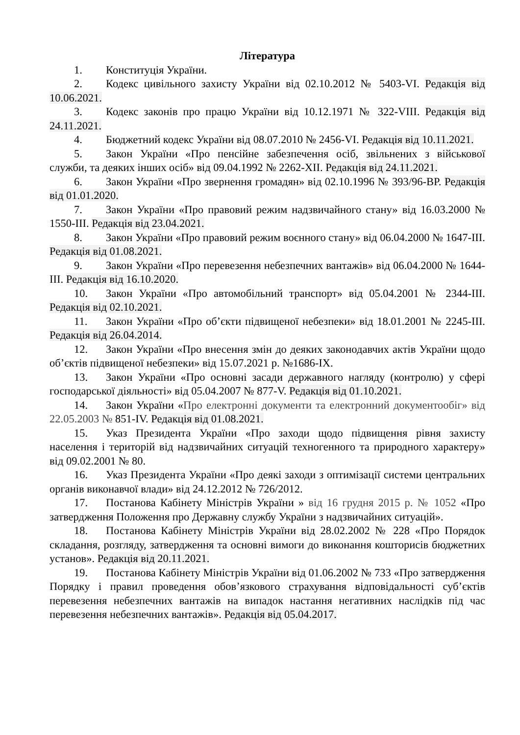Література
1. Конституція України.
2. Кодекс цивільного захисту України від 02.10.2012 № 5403-VI. Редакція від 10.06.2021.
3. Кодекс законів про працю України від 10.12.1971 № 322-VIII. Редакція від 24.11.2021.
4. Бюджетний кодекс України від 08.07.2010 № 2456-VI. Редакція від 10.11.2021.
5. Закон України «Про пенсійне забезпечення осіб, звільнених з військової служби, та деяких інших осіб» від 09.04.1992 № 2262-XII. Редакція від 24.11.2021.
6. Закон України «Про звернення громадян» від 02.10.1996 № 393/96-ВР. Редакція від 01.01.2020.
7. Закон України «Про правовий режим надзвичайного стану» від 16.03.2000 № 1550-III. Редакція від 23.04.2021.
8. Закон України «Про правовий режим воєнного стану» від 06.04.2000 № 1647-III. Редакція від 01.08.2021.
9. Закон України «Про перевезення небезпечних вантажів» від 06.04.2000 № 1644-III. Редакція від 16.10.2020.
10. Закон України «Про автомобільний транспорт» від 05.04.2001 № 2344-III. Редакція від 02.10.2021.
11. Закон України «Про об’єкти підвищеної небезпеки» від 18.01.2001 № 2245-III. Редакція від 26.04.2014.
12. Закон України «Про внесення змін до деяких законодавчих актів України щодо об’єктів підвищеної небезпеки» від 15.07.2021 р. №1686-IX.
13. Закон України «Про основні засади державного нагляду (контролю) у сфері господарської діяльності» від 05.04.2007 № 877-V. Редакція від 01.10.2021.
14. Закон України «Про електронні документи та електронний документообіг» від 22.05.2003 № 851-IV. Редакція від 01.08.2021.
15. Указ Президента України «Про заходи щодо підвищення рівня захисту населення і територій від надзвичайних ситуацій техногенного та природного характеру» від 09.02.2001 № 80.
16. Указ Президента України «Про деякі заходи з оптимізації системи центральних органів виконавчої влади» від 24.12.2012 № 726/2012.
17. Постанова Кабінету Міністрів України » від 16 грудня 2015 р. № 1052 «Про затвердження Положення про Державну службу України з надзвичайних ситуацій».
18. Постанова Кабінету Міністрів України від 28.02.2002 № 228 «Про Порядок складання, розгляду, затвердження та основні вимоги до виконання кошторисів бюджетних установ». Редакція від 20.11.2021.
19. Постанова Кабінету Міністрів України від 01.06.2002 № 733 «Про затвердження Порядку і правил проведення обов’язкового страхування відповідальності суб’єктів перевезення небезпечних вантажів на випадок настання негативних наслідків під час перевезення небезпечних вантажів». Редакція від 05.04.2017.